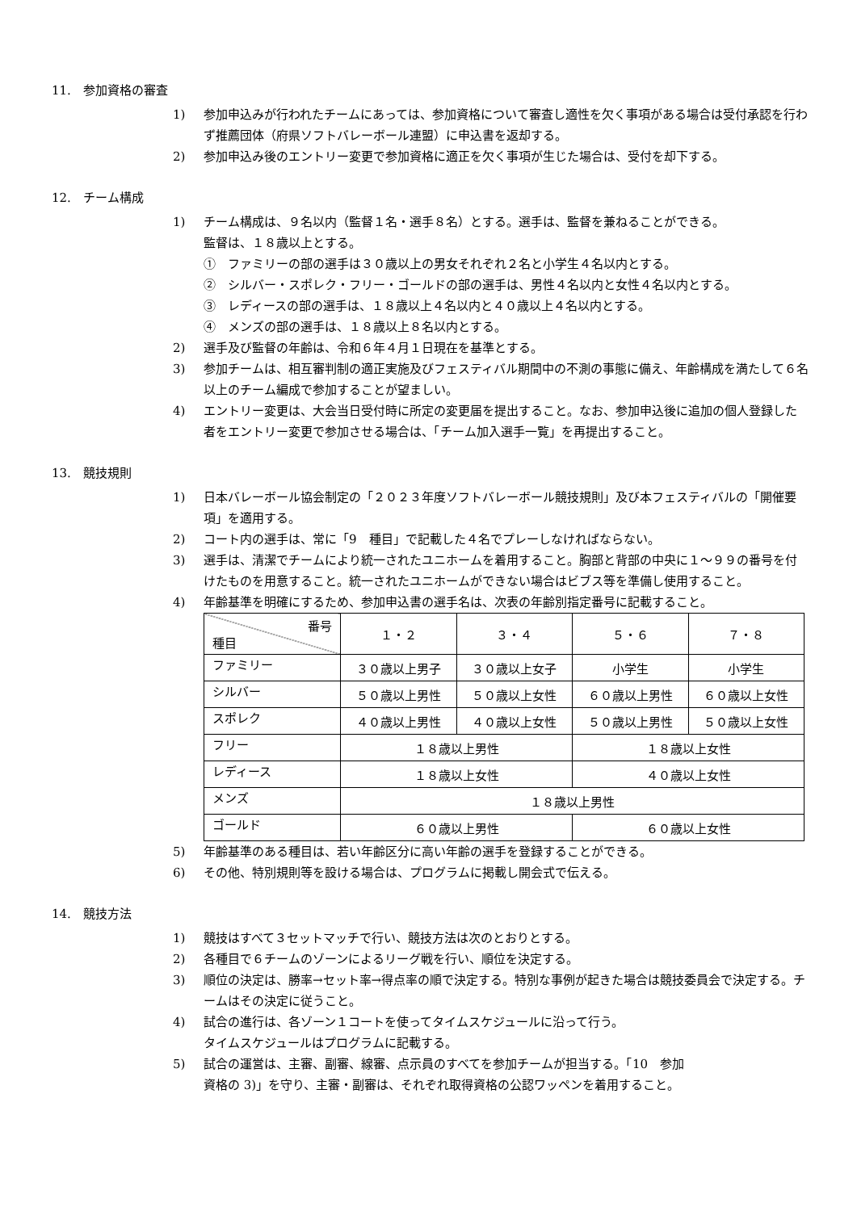11.　参加資格の審査
1) 参加申込みが行われたチームにあっては、参加資格について審査し適性を欠く事項がある場合は受付承認を行わず推薦団体（府県ソフトバレーボール連盟）に申込書を返却する。
2) 参加申込み後のエントリー変更で参加資格に適正を欠く事項が生じた場合は、受付を却下する。
12.　チーム構成
1) チーム構成は、９名以内（監督１名・選手８名）とする。選手は、監督を兼ねることができる。
監督は、１８歳以上とする。
①　ファミリーの部の選手は３０歳以上の男女それぞれ２名と小学生４名以内とする。
②　シルバー・スポレク・フリー・ゴールドの部の選手は、男性４名以内と女性４名以内とする。
③　レディースの部の選手は、１８歳以上４名以内と４０歳以上４名以内とする。
④　メンズの部の選手は、１８歳以上８名以内とする。
2) 選手及び監督の年齢は、令和６年４月１日現在を基準とする。
3) 参加チームは、相互審判制の適正実施及びフェスティバル期間中の不測の事態に備え、年齢構成を満たして６名以上のチーム編成で参加することが望ましい。
4) エントリー変更は、大会当日受付時に所定の変更届を提出すること。なお、参加申込後に追加の個人登録した者をエントリー変更で参加させる場合は、「チーム加入選手一覧」を再提出すること。
13.　競技規則
1) 日本バレーボール協会制定の「２０２３年度ソフトバレーボール競技規則」及び本フェスティバルの「開催要項」を適用する。
2) コート内の選手は、常に「9　種目」で記載した４名でプレーしなければならない。
3) 選手は、清潔でチームにより統一されたユニホームを着用すること。胸部と背部の中央に１～９９の番号を付けたものを用意すること。統一されたユニホームができない場合はビブス等を準備し使用すること。
4) 年齢基準を明確にするため、参加申込書の選手名は、次表の年齢別指定番号に記載すること。
| 番号 種目 | １・２ | ３・４ | ５・６ | ７・８ |
| --- | --- | --- | --- | --- |
| ファミリー | ３０歳以上男子 | ３０歳以上女子 | 小学生 | 小学生 |
| シルバー | ５０歳以上男性 | ５０歳以上女性 | ６０歳以上男性 | ６０歳以上女性 |
| スポレク | ４０歳以上男性 | ４０歳以上女性 | ５０歳以上男性 | ５０歳以上女性 |
| フリー | １８歳以上男性 | | １８歳以上女性 | |
| レディース | １８歳以上女性 | | ４０歳以上女性 | |
| メンズ | １８歳以上男性 | | | |
| ゴールド | ６０歳以上男性 | | ６０歳以上女性 | |
5) 年齢基準のある種目は、若い年齢区分に高い年齢の選手を登録することができる。
6) その他、特別規則等を設ける場合は、プログラムに掲載し開会式で伝える。
14.　競技方法
1) 競技はすべて３セットマッチで行い、競技方法は次のとおりとする。
2) 各種目で６チームのゾーンによるリーグ戦を行い、順位を決定する。
3) 順位の決定は、勝率→セット率→得点率の順で決定する。特別な事例が起きた場合は競技委員会で決定する。チームはその決定に従うこと。
4) 試合の進行は、各ゾーン１コートを使ってタイムスケジュールに沿って行う。
タイムスケジュールはプログラムに記載する。
5) 試合の運営は、主審、副審、線審、点示員のすべてを参加チームが担当する。「10　参加
資格の 3)」を守り、主審・副審は、それぞれ取得資格の公認ワッペンを着用すること。